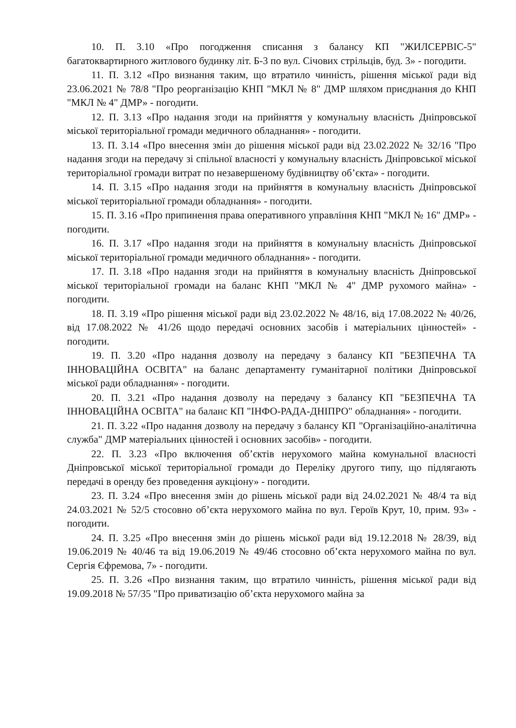10. П. 3.10 «Про погодження списання з балансу КП "ЖИЛСЕРВІС-5" багатоквартирного житлового будинку літ. Б-3 по вул. Січових стрільців, буд. 3» - погодити.
11. П. 3.12 «Про визнання таким, що втратило чинність, рішення міської ради від 23.06.2021 № 78/8 "Про реорганізацію КНП "МКЛ № 8" ДМР шляхом приєднання до КНП "МКЛ № 4" ДМР» - погодити.
12. П. 3.13 «Про надання згоди на прийняття у комунальну власність Дніпровської міської територіальної громади медичного обладнання» - погодити.
13. П. 3.14 «Про внесення змін до рішення міської ради від 23.02.2022 № 32/16 "Про надання згоди на передачу зі спільної власності у комунальну власність Дніпровської міської територіальної громади витрат по незавершеному будівництву об’єкта» - погодити.
14. П. 3.15 «Про надання згоди на прийняття в комунальну власність Дніпровської міської територіальної громади обладнання» - погодити.
15. П. 3.16 «Про припинення права оперативного управління КНП "МКЛ № 16" ДМР» - погодити.
16. П. 3.17 «Про надання згоди на прийняття в комунальну власність Дніпровської міської територіальної громади медичного обладнання» - погодити.
17. П. 3.18 «Про надання згоди на прийняття в комунальну власність Дніпровської міської територіальної громади на баланс КНП "МКЛ № 4" ДМР рухомого майна» - погодити.
18. П. 3.19 «Про рішення міської ради від 23.02.2022 № 48/16, від 17.08.2022 № 40/26, від 17.08.2022 № 41/26 щодо передачі основних засобів і матеріальних цінностей» - погодити.
19. П. 3.20 «Про надання дозволу на передачу з балансу КП "БЕЗПЕЧНА ТА ІННОВАЦІЙНА ОСВІТА" на баланс департаменту гуманітарної політики Дніпровської міської ради обладнання» - погодити.
20. П. 3.21 «Про надання дозволу на передачу з балансу КП "БЕЗПЕЧНА ТА ІННОВАЦІЙНА ОСВІТА" на баланс КП "ІНФО-РАДА-ДНІПРО" обладнання» - погодити.
21. П. 3.22 «Про надання дозволу на передачу з балансу КП "Організаційно-аналітична служба" ДМР матеріальних цінностей і основних засобів» - погодити.
22. П. 3.23 «Про включення об’єктів нерухомого майна комунальної власності Дніпровської міської територіальної громади до Переліку другого типу, що підлягають передачі в оренду без проведення аукціону» - погодити.
23. П. 3.24 «Про внесення змін до рішень міської ради від 24.02.2021 № 48/4 та від 24.03.2021 № 52/5 стосовно об’єкта нерухомого майна по вул. Героїв Крут, 10, прим. 93» - погодити.
24. П. 3.25 «Про внесення змін до рішень міської ради від 19.12.2018 № 28/39, від 19.06.2019 № 40/46 та від 19.06.2019 № 49/46 стосовно об’єкта нерухомого майна по вул. Сергія Єфремова, 7» - погодити.
25. П. 3.26 «Про визнання таким, що втратило чинність, рішення міської ради від 19.09.2018 № 57/35 "Про приватизацію об’єкта нерухомого майна за